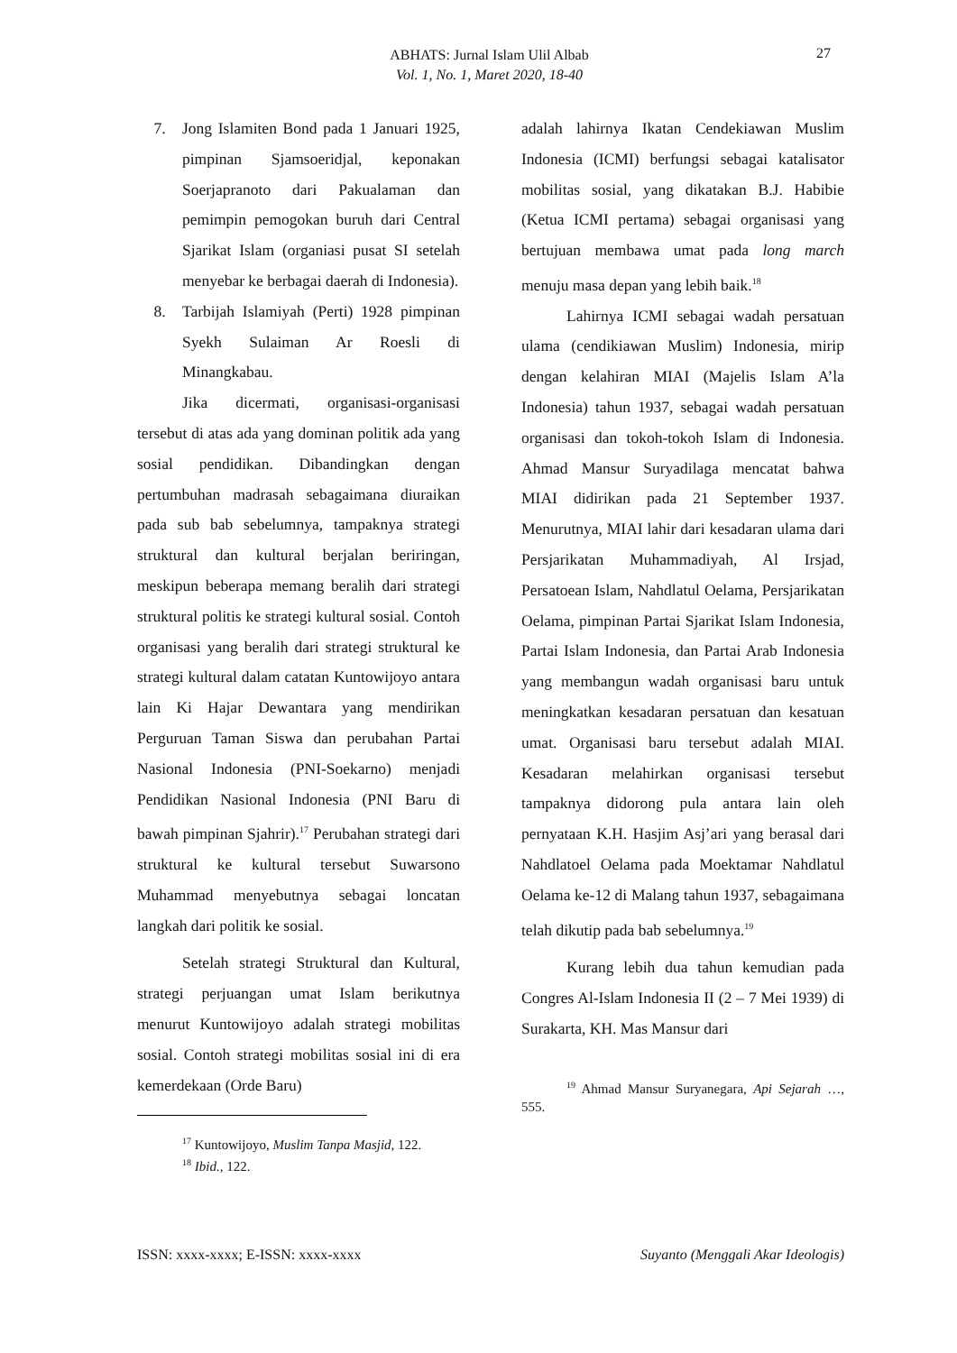ABHATS: Jurnal Islam Ulil Albab
Vol. 1, No. 1, Maret 2020, 18-40
27
7. Jong Islamiten Bond pada 1 Januari 1925, pimpinan Sjamsoeridjal, keponakan Soerjapranoto dari Pakualaman dan pemimpin pemogokan buruh dari Central Sjarikat Islam (organiasi pusat SI setelah menyebar ke berbagai daerah di Indonesia).
8. Tarbijah Islamiyah (Perti) 1928 pimpinan Syekh Sulaiman Ar Roesli di Minangkabau.
Jika dicermati, organisasi-organisasi tersebut di atas ada yang dominan politik ada yang sosial pendidikan. Dibandingkan dengan pertumbuhan madrasah sebagaimana diuraikan pada sub bab sebelumnya, tampaknya strategi struktural dan kultural berjalan beriringan, meskipun beberapa memang beralih dari strategi struktural politis ke strategi kultural sosial. Contoh organisasi yang beralih dari strategi struktural ke strategi kultural dalam catatan Kuntowijoyo antara lain Ki Hajar Dewantara yang mendirikan Perguruan Taman Siswa dan perubahan Partai Nasional Indonesia (PNI-Soekarno) menjadi Pendidikan Nasional Indonesia (PNI Baru di bawah pimpinan Sjahrir).<sup>17</sup> Perubahan strategi dari struktural ke kultural tersebut Suwarsono Muhammad menyebutnya sebagai loncatan langkah dari politik ke sosial.
Setelah strategi Struktural dan Kultural, strategi perjuangan umat Islam berikutnya menurut Kuntowijoyo adalah strategi mobilitas sosial. Contoh strategi mobilitas sosial ini di era kemerdekaan (Orde Baru)
<sup>17</sup> Kuntowijoyo, Muslim Tanpa Masjid, 122.
<sup>18</sup> Ibid., 122.
adalah lahirnya Ikatan Cendekiawan Muslim Indonesia (ICMI) berfungsi sebagai katalisator mobilitas sosial, yang dikatakan B.J. Habibie (Ketua ICMI pertama) sebagai organisasi yang bertujuan membawa umat pada long march menuju masa depan yang lebih baik.<sup>18</sup>
Lahirnya ICMI sebagai wadah persatuan ulama (cendikiawan Muslim) Indonesia, mirip dengan kelahiran MIAI (Majelis Islam A’la Indonesia) tahun 1937, sebagai wadah persatuan organisasi dan tokoh-tokoh Islam di Indonesia. Ahmad Mansur Suryadilaga mencatat bahwa MIAI didirikan pada 21 September 1937. Menurutnya, MIAI lahir dari kesadaran ulama dari Persjarikatan Muhammadiyah, Al Irsjad, Persatoean Islam, Nahdlatul Oelama, Persjarikatan Oelama, pimpinan Partai Sjarikat Islam Indonesia, Partai Islam Indonesia, dan Partai Arab Indonesia yang membangun wadah organisasi baru untuk meningkatkan kesadaran persatuan dan kesatuan umat. Organisasi baru tersebut adalah MIAI. Kesadaran melahirkan organisasi tersebut tampaknya didorong pula antara lain oleh pernyataan K.H. Hasjim Asj’ari yang berasal dari Nahdlatoel Oelama pada Moektamar Nahdlatul Oelama ke-12 di Malang tahun 1937, sebagaimana telah dikutip pada bab sebelumnya.<sup>19</sup>
Kurang lebih dua tahun kemudian pada Congres Al-Islam Indonesia II (2 – 7 Mei 1939) di Surakarta, KH. Mas Mansur dari
<sup>19</sup> Ahmad Mansur Suryanegara, Api Sejarah …, 555.
ISSN: xxxx-xxxx; E-ISSN: xxxx-xxxx Suyanto (Menggali Akar Ideologis)